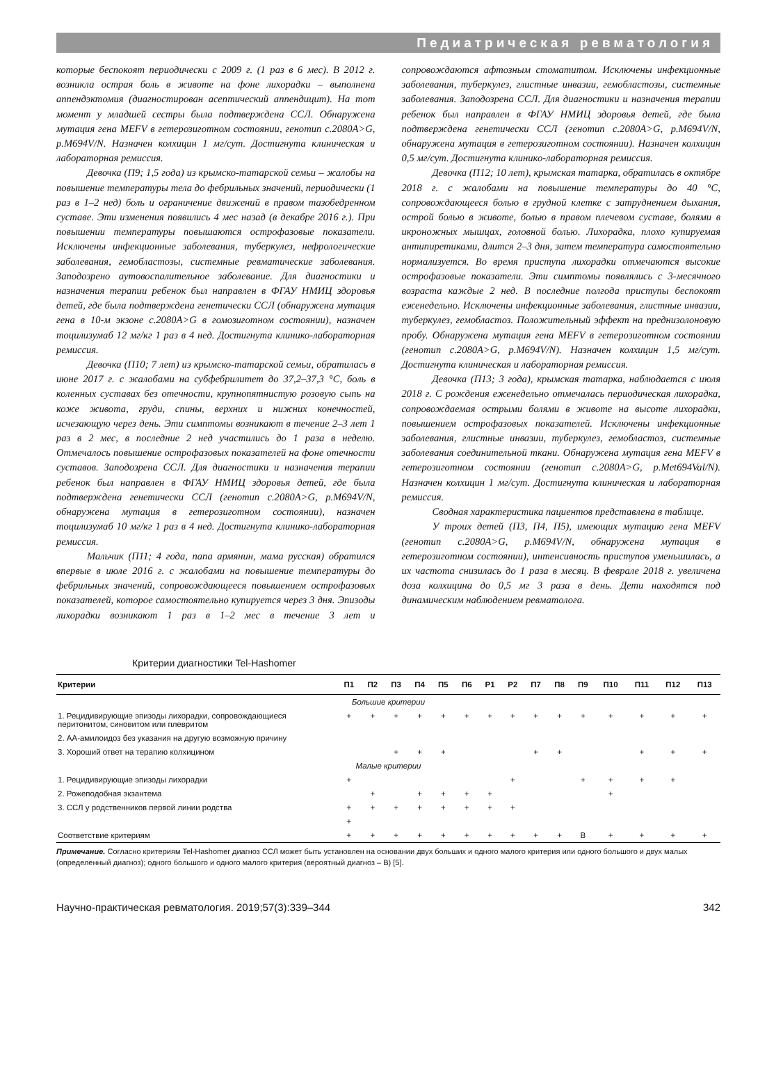Педиатрическая ревматология
которые беспокоят периодически с 2009 г. (1 раз в 6 мес). В 2012 г. возникла острая боль в животе на фоне лихорадки – выполнена аппендэктомия (диагностирован асептический аппендицит). На тот момент у младшей сестры была подтверждена ССЛ. Обнаружена мутация гена MEFV в гетерозиготном состоянии, генотип c.2080A>G, p.M694V/N. Назначен колхицин 1 мг/сут. Достигнута клиническая и лабораторная ремиссия.
Девочка (П9; 1,5 года) из крымско-татарской семьи – жалобы на повышение температуры тела до фебрильных значений, периодически (1 раз в 1–2 нед) боль и ограничение движений в правом тазобедренном суставе. Эти изменения появились 4 мес назад (в декабре 2016 г.). При повышении температуры повышаются острофазовые показатели. Исключены инфекционные заболевания, туберкулез, нефрологические заболевания, гемобластозы, системные ревматические заболевания. Заподозрено аутовоспалительное заболевание. Для диагностики и назначения терапии ребенок был направлен в ФГАУ НМИЦ здоровья детей, где была подтверждена генетически ССЛ (обнаружена мутация гена в 10-м экзоне c.2080A>G в гомозиготном состоянии), назначен тоцилизумаб 12 мг/кг 1 раз в 4 нед. Достигнута клинико-лабораторная ремиссия.
Девочка (П10; 7 лет) из крымско-татарской семьи, обратилась в июне 2017 г. с жалобами на субфебрилитет до 37,2–37,3 °С, боль в коленных суставах без отечности, крупнопятнистую розовую сыпь на коже живота, груди, спины, верхних и нижних конечностей, исчезающую через день. Эти симптомы возникают в течение 2–3 лет 1 раз в 2 мес, в последние 2 нед участились до 1 раза в неделю. Отмечалось повышение острофазовых показателей на фоне отечности суставов. Заподозрена ССЛ. Для диагностики и назначения терапии ребенок был направлен в ФГАУ НМИЦ здоровья детей, где была подтверждена генетически ССЛ (генотип c.2080A>G, p.M694V/N, обнаружена мутация в гетерозиготном состоянии), назначен тоцилизумаб 10 мг/кг 1 раз в 4 нед. Достигнута клинико-лабораторная ремиссия.
Мальчик (П11; 4 года, папа армянин, мама русская) обратился впервые в июле 2016 г. с жалобами на повышение температуры до фебрильных значений, сопровождающееся повышением острофазовых показателей, которое самостоятельно купируется через 3 дня. Эпизоды лихорадки возникают 1 раз в 1–2 мес в течение 3 лет и сопровождаются афтозным стоматитом. Исключены инфекционные заболевания, туберкулез, глистные инвазии, гемобластозы, системные заболевания. Заподозрена ССЛ. Для диагностики и назначения терапии ребенок был направлен в ФГАУ НМИЦ здоровья детей, где была подтверждена генетически ССЛ (генотип c.2080A>G, p.M694V/N, обнаружена мутация в гетерозиготном состоянии). Назначен колхицин 0,5 мг/сут. Достигнута клинико-лабораторная ремиссия.
Девочка (П12; 10 лет), крымская татарка, обратилась в октябре 2018 г. с жалобами на повышение температуры до 40 °С, сопровождающееся болью в грудной клетке с затруднением дыхания, острой болью в животе, болью в правом плечевом суставе, болями в икроножных мышцах, головной болью. Лихорадка, плохо купируемая антипиретиками, длится 2–3 дня, затем температура самостоятельно нормализуется. Во время приступа лихорадки отмечаются высокие острофазовые показатели. Эти симптомы появлялись с 3-месячного возраста каждые 2 нед. В последние полгода приступы беспокоят еженедельно. Исключены инфекционные заболевания, глистные инвазии, туберкулез, гемобластоз. Положительный эффект на преднизолоновую пробу. Обнаружена мутация гена MEFV в гетерозиготном состоянии (генотип c.2080A>G, p.M694V/N). Назначен колхицин 1,5 мг/сут. Достигнута клиническая и лабораторная ремиссия.
Девочка (П13; 3 года), крымская татарка, наблюдается с июля 2018 г. С рождения еженедельно отмечалась периодическая лихорадка, сопровождаемая острыми болями в животе на высоте лихорадки, повышением острофазовых показателей. Исключены инфекционные заболевания, глистные инвазии, туберкулез, гемобластоз, системные заболевания соединительной ткани. Обнаружена мутация гена MEFV в гетерозиготном состоянии (генотип c.2080A>G, p.Met694Val/N). Назначен колхицин 1 мг/сут. Достигнута клиническая и лабораторная ремиссия.
Сводная характеристика пациентов представлена в таблице.
У троих детей (П3, П4, П5), имеющих мутацию гена MEFV (генотип c.2080A>G, p.M694V/N, обнаружена мутация в гетерозиготном состоянии), интенсивность приступов уменьшилась, а их частота снизилась до 1 раза в месяц. В феврале 2018 г. увеличена доза колхицина до 0,5 мг 3 раза в день. Дети находятся под динамическим наблюдением ревматолога.
Критерии диагностики Tel-Hashomer
| Критерии | П1 | П2 | П3 | П4 | П5 | П6 | Р1 | Р2 | П7 | П8 | П9 | П10 | П11 | П12 | П13 |
| --- | --- | --- | --- | --- | --- | --- | --- | --- | --- | --- | --- | --- | --- | --- | --- |
| Большие критерии | | | | | | | | | | | | | | | |
| 1. Рецидивирующие эпизоды лихорадки, сопровождающиеся перитонитом, синовитом или плевритом | + | + | + | + | + | + | + | + | + | + | + | + | + | + | + |
| 2. АА-амилоидоз без указания на другую возможную причину | | | | | | | | | | | | | | | |
| 3. Хороший ответ на терапию колхицином | | | + | + | + | | | | + | + | | | + | + | + |
| Малые критерии | | | | | | | | | | | | | | | |
| 1. Рецидивирующие эпизоды лихорадки | + | | | | | | | + | | | + | + | + | + | |
| 2. Рожеподобная экзантема | | + | | + | + | + | + | | | | | + | | | |
| 3. ССЛ у родственников первой линии родства | + | + | + | + | + | + | + | + | | | | | | | |
| | + | | | | | | | | | | | | | | |
| Соответствие критериям | + | + | + | + | + | + | + | + | + | + | В | + | + | + | + |
Примечание. Согласно критериям Tel-Hashomer диагноз ССЛ может быть установлен на основании двух больших и одного малого критерия или одного большого и двух малых (определенный диагноз); одного большого и одного малого критерия (вероятный диагноз – В) [5].
Научно-практическая ревматология. 2019;57(3):339–344 342